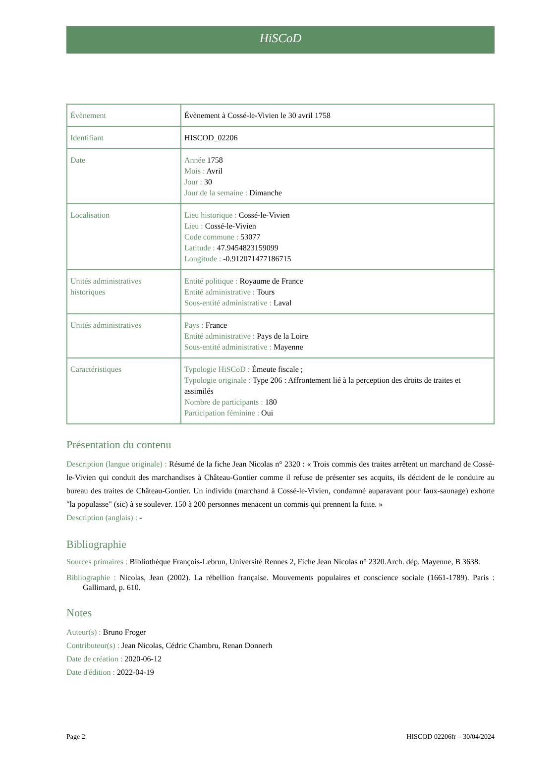HiSCoD
| Évènement | Évènement à Cossé-le-Vivien le 30 avril 1758 |
| Identifiant | HISCOD_02206 |
| Date | Année 1758 Mois : Avril Jour : 30 Jour de la semaine : Dimanche |
| Localisation | Lieu historique : Cossé-le-Vivien Lieu : Cossé-le-Vivien Code commune : 53077 Latitude : 47.9454823159099 Longitude : -0.912071477186715 |
| Unités administratives historiques | Entité politique : Royaume de France Entité administrative : Tours Sous-entité administrative : Laval |
| Unités administratives | Pays : France Entité administrative : Pays de la Loire Sous-entité administrative : Mayenne |
| Caractéristiques | Typologie HiSCoD : Émeute fiscale ; Typologie originale : Type 206 : Affrontement lié à la perception des droits de traites et assimilés Nombre de participants : 180 Participation féminine : Oui |
Présentation du contenu
Description (langue originale) : Résumé de la fiche Jean Nicolas n° 2320 : « Trois commis des traites arrêtent un marchand de Cossé-le-Vivien qui conduit des marchandises à Château-Gontier comme il refuse de présenter ses acquits, ils décident de le conduire au bureau des traites de Château-Gontier. Un individu (marchand à Cossé-le-Vivien, condamné auparavant pour faux-saunage) exhorte "la populasse" (sic) à se soulever. 150 à 200 personnes menacent un commis qui prennent la fuite. »
Description (anglais) : -
Bibliographie
Sources primaires : Bibliothèque François-Lebrun, Université Rennes 2, Fiche Jean Nicolas n° 2320.Arch. dép. Mayenne, B 3638.
Bibliographie : Nicolas, Jean (2002). La rébellion française. Mouvements populaires et conscience sociale (1661-1789). Paris : Gallimard, p. 610.
Notes
Auteur(s) : Bruno Froger
Contributeur(s) : Jean Nicolas, Cédric Chambru, Renan Donnerh
Date de création : 2020-06-12
Date d'édition : 2022-04-19
Page 2 HISCOD 02206fr – 30/04/2024